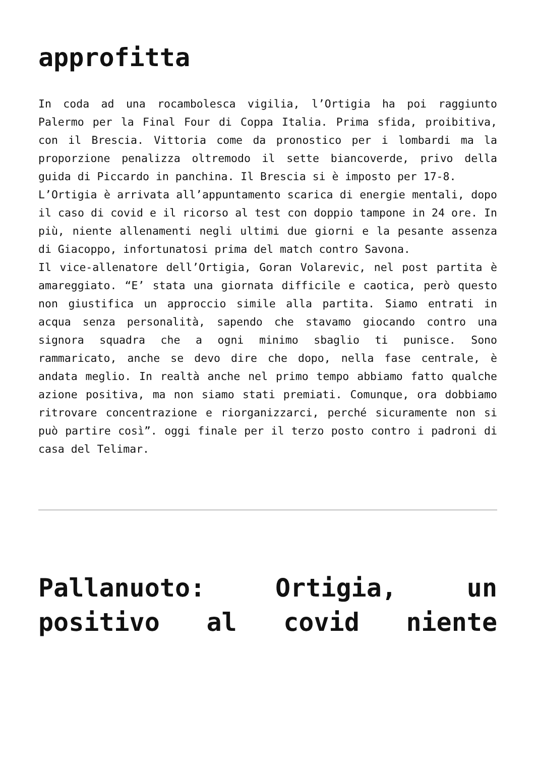approfitta
In coda ad una rocambolesca vigilia, l’Ortigia ha poi raggiunto Palermo per la Final Four di Coppa Italia. Prima sfida, proibitiva, con il Brescia. Vittoria come da pronostico per i lombardi ma la proporzione penalizza oltremodo il sette biancoverde, privo della guida di Piccardo in panchina. Il Brescia si è imposto per 17-8.
L’Ortigia è arrivata all’appuntamento scarica di energie mentali, dopo il caso di covid e il ricorso al test con doppio tampone in 24 ore. In più, niente allenamenti negli ultimi due giorni e la pesante assenza di Giacoppo, infortunatosi prima del match contro Savona.
Il vice-allenatore dell’Ortigia, Goran Volarevic, nel post partita è amareggiato. “E’ stata una giornata difficile e caotica, però questo non giustifica un approccio simile alla partita. Siamo entrati in acqua senza personalità, sapendo che stavamo giocando contro una signora squadra che a ogni minimo sbaglio ti punisce. Sono rammaricato, anche se devo dire che dopo, nella fase centrale, è andata meglio. In realtà anche nel primo tempo abbiamo fatto qualche azione positiva, ma non siamo stati premiati. Comunque, ora dobbiamo ritrovare concentrazione e riorganizzarci, perché sicuramente non si può partire così”. oggi finale per il terzo posto contro i padroni di casa del Telimar.
Pallanuoto: Ortigia, un positivo al covid niente